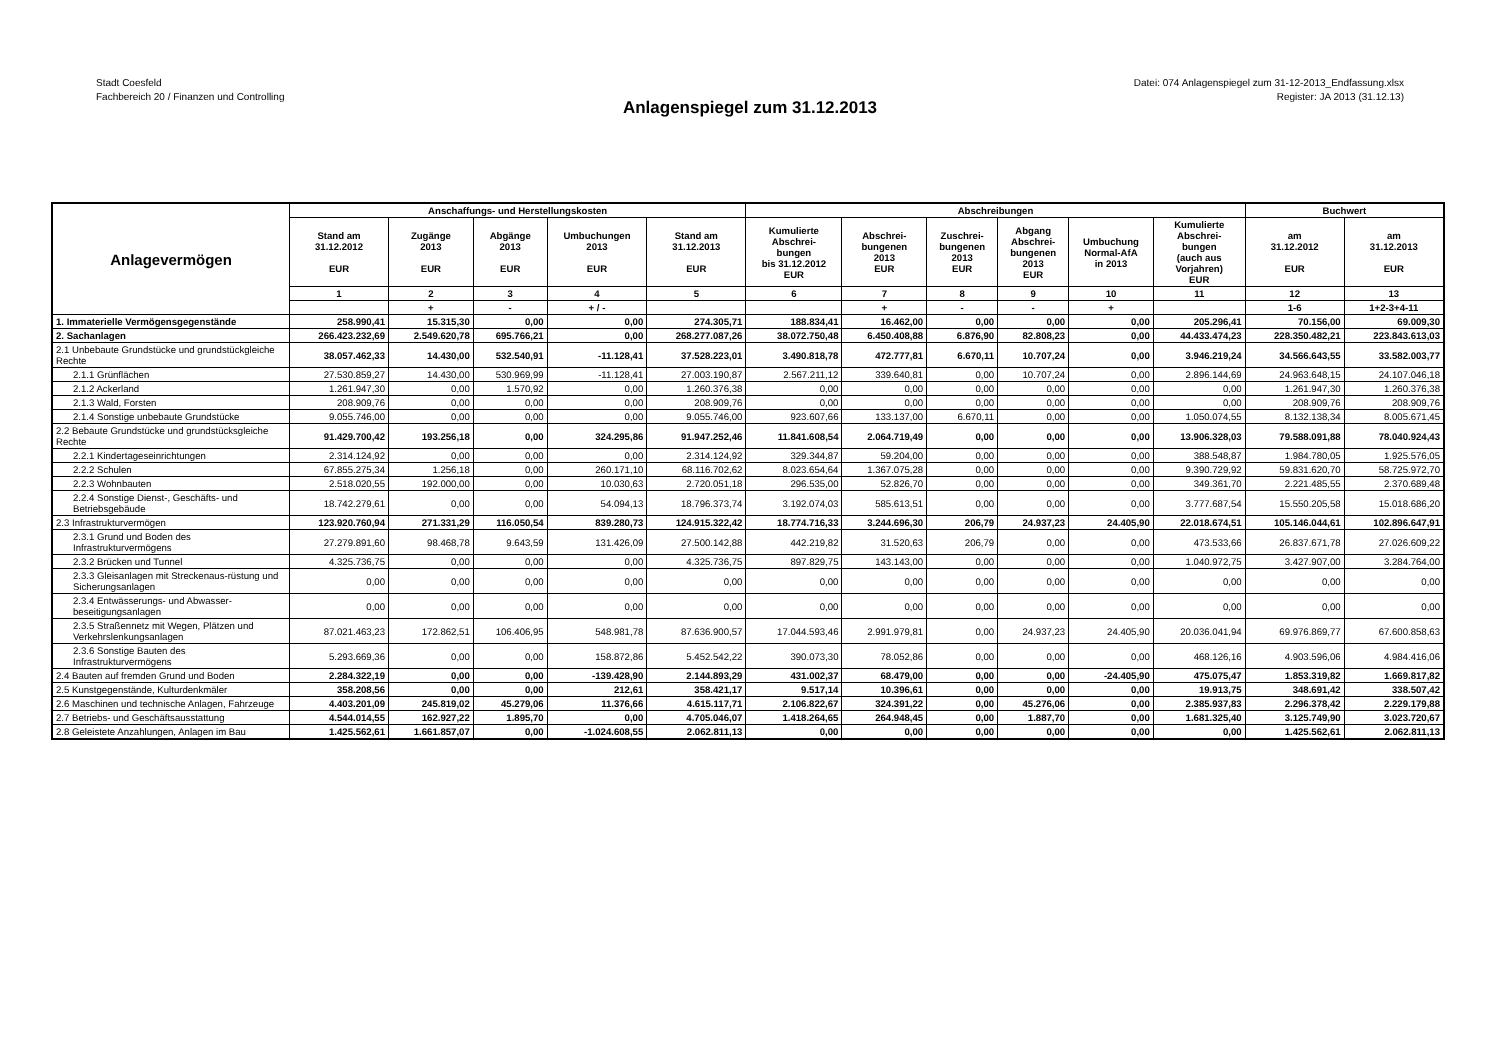Stadt Coesfeld
Fachbereich 20 / Finanzen und Controlling
Datei: 074 Anlagenspiegel zum 31-12-2013_Endfassung.xlsx
Register: JA 2013 (31.12.13)
Anlagenspiegel zum 31.12.2013
| Anlagevermögen | Anschaffungs- und Herstellungskosten | | | | | Abschreibungen | | | | | | Buchwert | |
| --- | --- | --- | --- | --- | --- | --- | --- | --- | --- | --- | --- | --- | --- |
| | Stand am 31.12.2012 EUR | Zugänge 2013 EUR | Abgänge 2013 EUR | Umbuchungen 2013 EUR | Stand am 31.12.2013 EUR | Kumulierte Abschrei- bungen bis 31.12.2012 EUR | Abschrei- bungenen 2013 EUR | Zuschrei- bungenen 2013 EUR | Abgang Abschrei- bungenen 2013 EUR | Umbuchung Normal-AfA in 2013 | Kumulierte Abschrei- bungen (auch aus Vorjahren) EUR | am 31.12.2012 EUR | am 31.12.2013 EUR |
| | 1 | 2 | 3 | 4 | 5 | 6 | 7 | 8 | 9 | 10 | 11 | 12 | 13 |
| | | + | - | + / - | | | + | - | - | + | | 1-6 | 1+2-3+4-11 |
| 1. Immaterielle Vermögensgegenstände | 258.990,41 | 15.315,30 | 0,00 | 0,00 | 274.305,71 | 188.834,41 | 16.462,00 | 0,00 | 0,00 | 0,00 | 205.296,41 | 70.156,00 | 69.009,30 |
| 2. Sachanlagen | 266.423.232,69 | 2.549.620,78 | 695.766,21 | 0,00 | 268.277.087,26 | 38.072.750,48 | 6.450.408,88 | 6.876,90 | 82.808,23 | 0,00 | 44.433.474,23 | 228.350.482,21 | 223.843.613,03 |
| 2.1 Unbebaute Grundstücke und grundstückgleiche Rechte | 38.057.462,33 | 14.430,00 | 532.540,91 | -11.128,41 | 37.528.223,01 | 3.490.818,78 | 472.777,81 | 6.670,11 | 10.707,24 | 0,00 | 3.946.219,24 | 34.566.643,55 | 33.582.003,77 |
| 2.1.1 Grünflächen | 27.530.859,27 | 14.430,00 | 530.969,99 | -11.128,41 | 27.003.190,87 | 2.567.211,12 | 339.640,81 | 0,00 | 10.707,24 | 0,00 | 2.896.144,69 | 24.963.648,15 | 24.107.046,18 |
| 2.1.2 Ackerland | 1.261.947,30 | 0,00 | 1.570,92 | 0,00 | 1.260.376,38 | 0,00 | 0,00 | 0,00 | 0,00 | 0,00 | 0,00 | 1.261.947,30 | 1.260.376,38 |
| 2.1.3 Wald, Forsten | 208.909,76 | 0,00 | 0,00 | 0,00 | 208.909,76 | 0,00 | 0,00 | 0,00 | 0,00 | 0,00 | 0,00 | 208.909,76 | 208.909,76 |
| 2.1.4 Sonstige unbebaute Grundstücke | 9.055.746,00 | 0,00 | 0,00 | 0,00 | 9.055.746,00 | 923.607,66 | 133.137,00 | 6.670,11 | 0,00 | 0,00 | 1.050.074,55 | 8.132.138,34 | 8.005.671,45 |
| 2.2 Bebaute Grundstücke und grundstücksgleiche Rechte | 91.429.700,42 | 193.256,18 | 0,00 | 324.295,86 | 91.947.252,46 | 11.841.608,54 | 2.064.719,49 | 0,00 | 0,00 | 0,00 | 13.906.328,03 | 79.588.091,88 | 78.040.924,43 |
| 2.2.1 Kindertageseinrichtungen | 2.314.124,92 | 0,00 | 0,00 | 0,00 | 2.314.124,92 | 329.344,87 | 59.204,00 | 0,00 | 0,00 | 0,00 | 388.548,87 | 1.984.780,05 | 1.925.576,05 |
| 2.2.2 Schulen | 67.855.275,34 | 1.256,18 | 0,00 | 260.171,10 | 68.116.702,62 | 8.023.654,64 | 1.367.075,28 | 0,00 | 0,00 | 0,00 | 9.390.729,92 | 59.831.620,70 | 58.725.972,70 |
| 2.2.3 Wohnbauten | 2.518.020,55 | 192.000,00 | 0,00 | 10.030,63 | 2.720.051,18 | 296.535,00 | 52.826,70 | 0,00 | 0,00 | 0,00 | 349.361,70 | 2.221.485,55 | 2.370.689,48 |
| 2.2.4 Sonstige Dienst-, Geschäfts- und Betriebsgebäude | 18.742.279,61 | 0,00 | 0,00 | 54.094,13 | 18.796.373,74 | 3.192.074,03 | 585.613,51 | 0,00 | 0,00 | 0,00 | 3.777.687,54 | 15.550.205,58 | 15.018.686,20 |
| 2.3 Infrastrukturvermögen | 123.920.760,94 | 271.331,29 | 116.050,54 | 839.280,73 | 124.915.322,42 | 18.774.716,33 | 3.244.696,30 | 206,79 | 24.937,23 | 24.405,90 | 22.018.674,51 | 105.146.044,61 | 102.896.647,91 |
| 2.3.1 Grund und Boden des Infrastrukturvermögens | 27.279.891,60 | 98.468,78 | 9.643,59 | 131.426,09 | 27.500.142,88 | 442.219,82 | 31.520,63 | 206,79 | 0,00 | 0,00 | 473.533,66 | 26.837.671,78 | 27.026.609,22 |
| 2.3.2 Brücken und Tunnel | 4.325.736,75 | 0,00 | 0,00 | 0,00 | 4.325.736,75 | 897.829,75 | 143.143,00 | 0,00 | 0,00 | 0,00 | 1.040.972,75 | 3.427.907,00 | 3.284.764,00 |
| 2.3.3 Gleisanlagen mit Streckenaus-rüstung und Sicherungsanlagen | 0,00 | 0,00 | 0,00 | 0,00 | 0,00 | 0,00 | 0,00 | 0,00 | 0,00 | 0,00 | 0,00 | 0,00 | 0,00 |
| 2.3.4 Entwässerungs- und Abwasser-beseitigungsanlagen | 0,00 | 0,00 | 0,00 | 0,00 | 0,00 | 0,00 | 0,00 | 0,00 | 0,00 | 0,00 | 0,00 | 0,00 | 0,00 |
| 2.3.5 Straßennetz mit Wegen, Plätzen und Verkehrslenkungsanlagen | 87.021.463,23 | 172.862,51 | 106.406,95 | 548.981,78 | 87.636.900,57 | 17.044.593,46 | 2.991.979,81 | 0,00 | 24.937,23 | 24.405,90 | 20.036.041,94 | 69.976.869,77 | 67.600.858,63 |
| 2.3.6 Sonstige Bauten des Infrastrukturvermögens | 5.293.669,36 | 0,00 | 0,00 | 158.872,86 | 5.452.542,22 | 390.073,30 | 78.052,86 | 0,00 | 0,00 | 0,00 | 468.126,16 | 4.903.596,06 | 4.984.416,06 |
| 2.4 Bauten auf fremden Grund und Boden | 2.284.322,19 | 0,00 | 0,00 | -139.428,90 | 2.144.893,29 | 431.002,37 | 68.479,00 | 0,00 | 0,00 | -24.405,90 | 475.075,47 | 1.853.319,82 | 1.669.817,82 |
| 2.5 Kunstgegenstände, Kulturdenkmäler | 358.208,56 | 0,00 | 0,00 | 212,61 | 358.421,17 | 9.517,14 | 10.396,61 | 0,00 | 0,00 | 0,00 | 19.913,75 | 348.691,42 | 338.507,42 |
| 2.6 Maschinen und technische Anlagen, Fahrzeuge | 4.403.201,09 | 245.819,02 | 45.279,06 | 11.376,66 | 4.615.117,71 | 2.106.822,67 | 324.391,22 | 0,00 | 45.276,06 | 0,00 | 2.385.937,83 | 2.296.378,42 | 2.229.179,88 |
| 2.7 Betriebs- und Geschäftsausstattung | 4.544.014,55 | 162.927,22 | 1.895,70 | 0,00 | 4.705.046,07 | 1.418.264,65 | 264.948,45 | 0,00 | 1.887,70 | 0,00 | 1.681.325,40 | 3.125.749,90 | 3.023.720,67 |
| 2.8 Geleistete Anzahlungen, Anlagen im Bau | 1.425.562,61 | 1.661.857,07 | 0,00 | -1.024.608,55 | 2.062.811,13 | 0,00 | 0,00 | 0,00 | 0,00 | 0,00 | 0,00 | 1.425.562,61 | 2.062.811,13 |